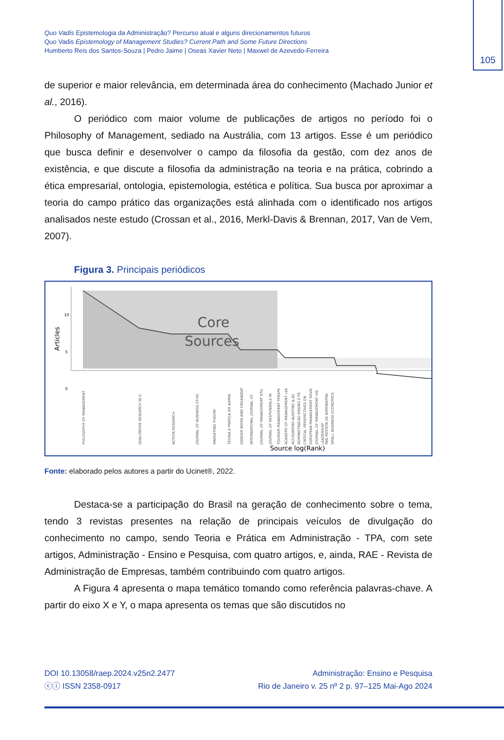Quo Vadis Epistemologia da Administração? Percurso atual e alguns direcionamentos futuros
Quo Vadis Epistemology of Management Studies? Current Path and Some Future Directions
Humberto Reis dos Santos-Souza | Pedro Jaime | Oseas Xavier Neto | Maxwel de Azevedo-Ferreira
105
de superior e maior relevância, em determinada área do conhecimento (Machado Junior et al., 2016).
O periódico com maior volume de publicações de artigos no período foi o Philosophy of Management, sediado na Austrália, com 13 artigos. Esse é um periódico que busca definir e desenvolver o campo da filosofia da gestão, com dez anos de existência, e que discute a filosofia da administração na teoria e na prática, cobrindo a ética empresarial, ontologia, epistemologia, estética e política. Sua busca por aproximar a teoria do campo prático das organizações está alinhada com o identificado nos artigos analisados neste estudo (Crossan et al., 2016, Merkl-Davis & Brennan, 2017, Van de Vem, 2007).
Figura 3. Principais periódicos
10
5
0
Articles
Core
Sources
PHILOSOPHY OF MANAGEMENT
QUALITATIVE RESEARCH IN O
ACTION RESEARCH
JOURNAL OF BUSINESS ETHIC
MARKETING THEORY
TEORIA E PRATICA EM ADMIN
GENDER WORK AND ORGANIZAT
INTERNATIONAL JOURNAL OF
JOURNAL OF MANAGEMENT STU
JOURNAL OF RESPONSIBLE IN
TOURISM MANAGEMENT PERSPE
ACADEMY OF MANAGEMENT LEA
ACCOUNTING AUDITING & AC
ADMINISTRACAO-ENSINO E PE
CRITICAL PERSPECTIVES ON
EUROPEAN MANAGEMENT REVIE
JOURNAL OF MANAGEMENT HIS
LEADERSHIP
RAE-REVISTA DE ADMINISTRA
SMALL BUSINESS ECONOMICS
Source log(Rank)
Fonte: elaborado pelos autores a partir do Ucinet®, 2022.
Destaca-se a participação do Brasil na geração de conhecimento sobre o tema, tendo 3 revistas presentes na relação de principais veículos de divulgação do conhecimento no campo, sendo Teoria e Prática em Administração - TPA, com sete artigos, Administração - Ensino e Pesquisa, com quatro artigos, e, ainda, RAE - Revista de Administração de Empresas, também contribuindo com quatro artigos.
A Figura 4 apresenta o mapa temático tomando como referência palavras-chave. A partir do eixo X e Y, o mapa apresenta os temas que são discutidos no
DOI 10.13058/raep.2024.v25n2.2477
ⓒⓘ ISSN 2358-0917
Administração: Ensino e Pesquisa
Rio de Janeiro v. 25 nº 2 p. 97–125 Mai-Ago 2024